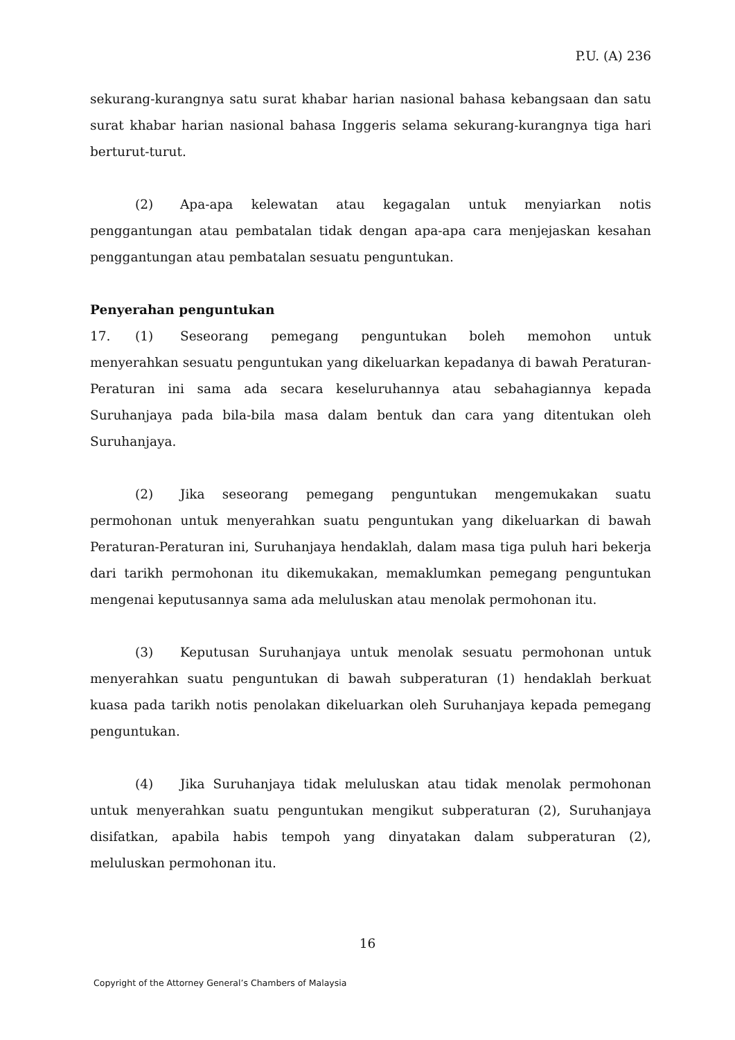P.U. (A) 236
sekurang-kurangnya satu surat khabar harian nasional bahasa kebangsaan dan satu surat khabar harian nasional bahasa Inggeris selama sekurang-kurangnya tiga hari berturut-turut.
(2) Apa-apa kelewatan atau kegagalan untuk menyiarkan notis penggantungan atau pembatalan tidak dengan apa-apa cara menjejaskan kesahan penggantungan atau pembatalan sesuatu penguntukan.
Penyerahan penguntukan
17. (1) Seseorang pemegang penguntukan boleh memohon untuk menyerahkan sesuatu penguntukan yang dikeluarkan kepadanya di bawah Peraturan-Peraturan ini sama ada secara keseluruhannya atau sebahagiannya kepada Suruhanjaya pada bila-bila masa dalam bentuk dan cara yang ditentukan oleh Suruhanjaya.
(2) Jika seseorang pemegang penguntukan mengemukakan suatu permohonan untuk menyerahkan suatu penguntukan yang dikeluarkan di bawah Peraturan-Peraturan ini, Suruhanjaya hendaklah, dalam masa tiga puluh hari bekerja dari tarikh permohonan itu dikemukakan, memaklumkan pemegang penguntukan mengenai keputusannya sama ada meluluskan atau menolak permohonan itu.
(3) Keputusan Suruhanjaya untuk menolak sesuatu permohonan untuk menyerahkan suatu penguntukan di bawah subperaturan (1) hendaklah berkuat kuasa pada tarikh notis penolakan dikeluarkan oleh Suruhanjaya kepada pemegang penguntukan.
(4) Jika Suruhanjaya tidak meluluskan atau tidak menolak permohonan untuk menyerahkan suatu penguntukan mengikut subperaturan (2), Suruhanjaya disifatkan, apabila habis tempoh yang dinyatakan dalam subperaturan (2), meluluskan permohonan itu.
16
Copyright of the Attorney General’s Chambers of Malaysia